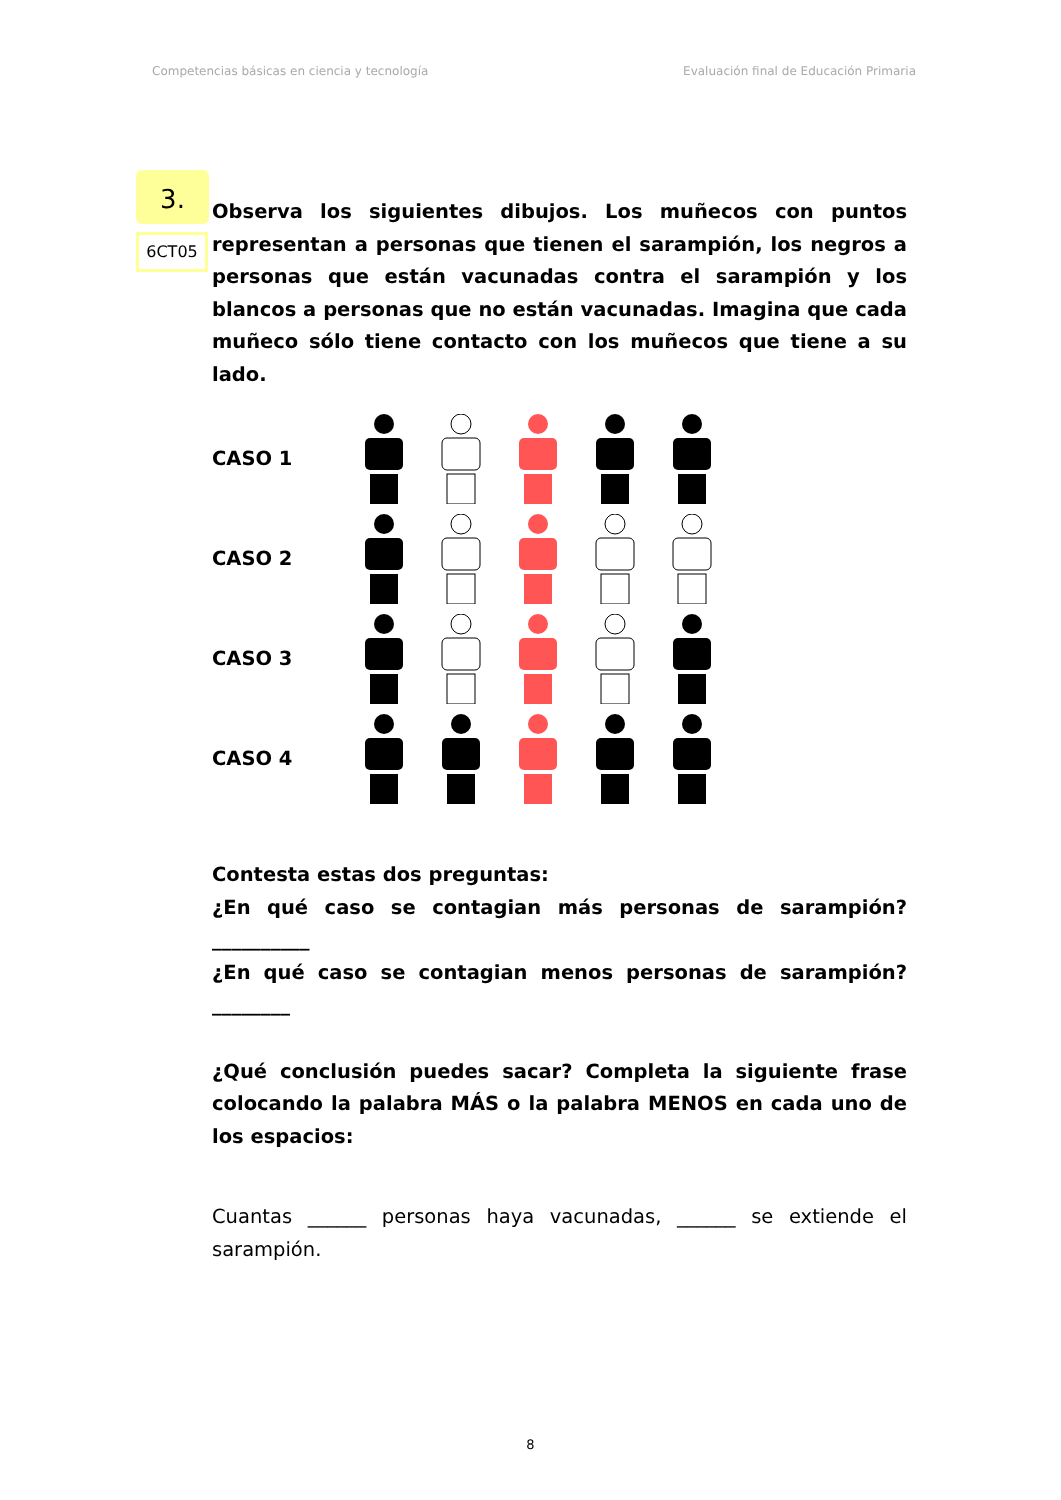Competencias básicas en ciencia y tecnología Evaluación final de Educación Primaria
3.
6CT05
Observa los siguientes dibujos. Los muñecos con puntos representan a personas que tienen el sarampión, los negros a personas que están vacunadas contra el sarampión y los blancos a personas que no están vacunadas. Imagina que cada muñeco sólo tiene contacto con los muñecos que tiene a su lado.
CASO 1
CASO 2
CASO 3
CASO 4
Contesta estas dos preguntas:
¿En qué caso se contagian más personas de sarampión?__________
¿En qué caso se contagian menos personas de sarampión?________
¿Qué conclusión puedes sacar? Completa la siguiente frase colocando la palabra MÁS o la palabra MENOS en cada uno de los espacios:
Cuantas ______ personas haya vacunadas, ______ se extiende el sarampión.
8